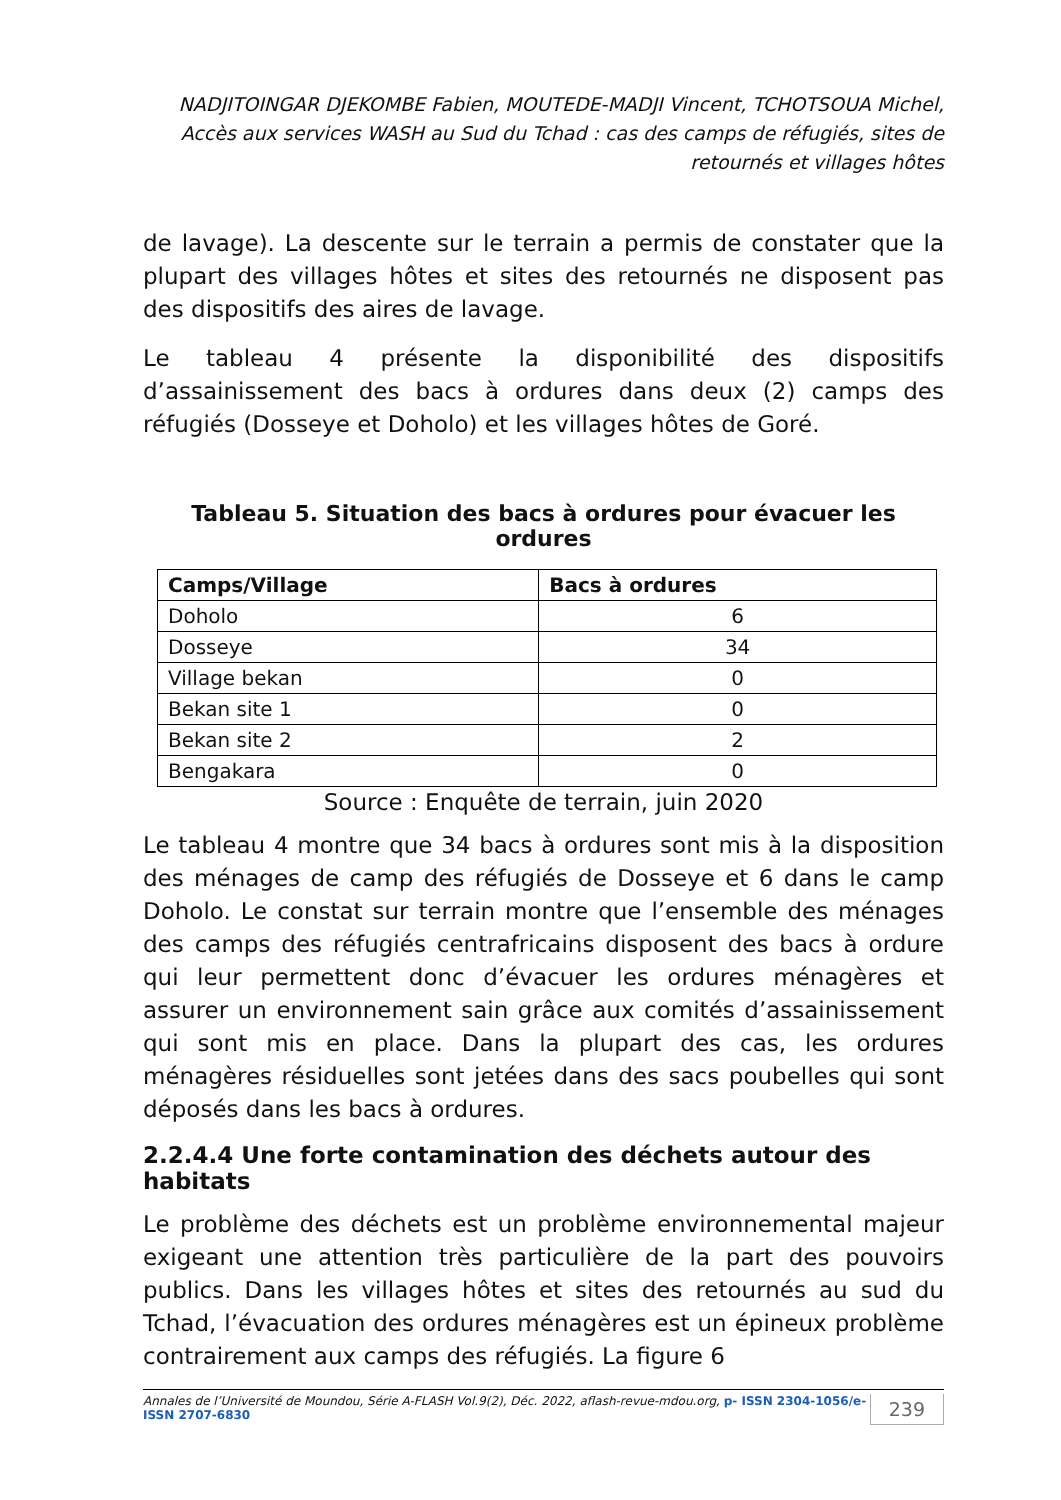NADJITOINGAR DJEKOMBE Fabien, MOUTEDE-MADJI Vincent, TCHOTSOUA Michel, Accès aux services WASH au Sud du Tchad : cas des camps de réfugiés, sites de retournés et villages hôtes
de lavage). La descente sur le terrain a permis de constater que la plupart des villages hôtes et sites des retournés ne disposent pas des dispositifs des aires de lavage.
Le tableau 4 présente la disponibilité des dispositifs d’assainissement des bacs à ordures dans deux (2) camps des réfugiés (Dosseye et Doholo) et les villages hôtes de Goré.
Tableau 5. Situation des bacs à ordures pour évacuer les ordures
| Camps/Village | Bacs à ordures |
| --- | --- |
| Doholo | 6 |
| Dosseye | 34 |
| Village bekan | 0 |
| Bekan site 1 | 0 |
| Bekan site 2 | 2 |
| Bengakara | 0 |
Source : Enquête de terrain, juin 2020
Le tableau 4 montre que 34 bacs à ordures sont mis à la disposition des ménages de camp des réfugiés de Dosseye et 6 dans le camp Doholo. Le constat sur terrain montre que l’ensemble des ménages des camps des réfugiés centrafricains disposent des bacs à ordure qui leur permettent donc d’évacuer les ordures ménagères et assurer un environnement sain grâce aux comités d’assainissement qui sont mis en place. Dans la plupart des cas, les ordures ménagères résiduelles sont jetées dans des sacs poubelles qui sont déposés dans les bacs à ordures.
2.2.4.4 Une forte contamination des déchets autour des habitats
Le problème des déchets est un problème environnemental majeur exigeant une attention très particulière de la part des pouvoirs publics. Dans les villages hôtes et sites des retournés au sud du Tchad, l’évacuation des ordures ménagères est un épineux problème contrairement aux camps des réfugiés. La figure 6
Annales de l’Université de Moundou, Série A-FLASH Vol.9(2), Déc. 2022, aflash-revue-mdou.org, p- ISSN 2304-1056/e-ISSN 2707-6830 239